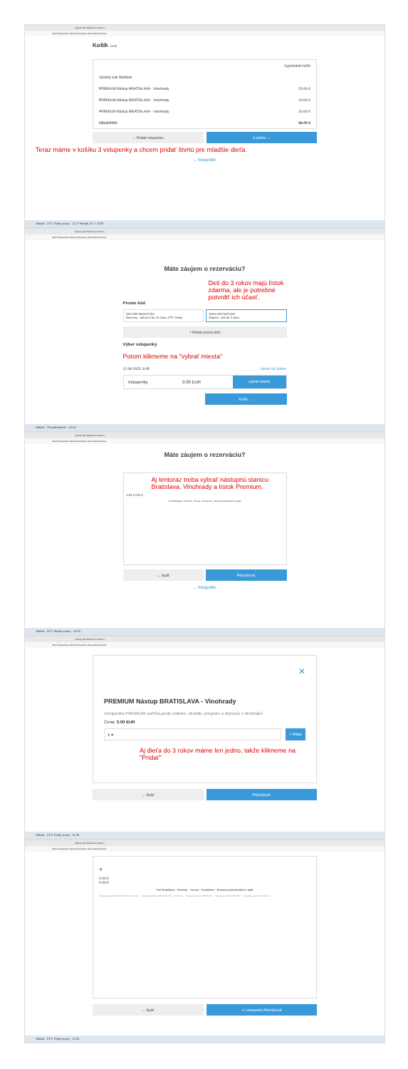Výletný vlak Štefánik do Brezov
https://krajzazitkov.sk/zazitok/vyletny-vlak-stefanik-tulava/
Košík 13:33
Vyprázdniť košík
Výletný vlak Štefánik
PREMIUM Nástup BRATISLAVA - Vinohrady 20.00 €
PREMIUM Nástup BRATISLAVA - Vinohrady 16.00 €
PREMIUM Nástup BRATISLAVA - Vinohrady 20.00 €
CELKOVO: 56.00 €
← Pridať vstupenku K platbe →
Teraz máme v košíku 3 vstupenky a chcem pridať štvrtú pre mladšie dieťa.
... fotografie
Hľadať · 21°C Partly sunny · 11:27 štvrtok 13. 7. 2023
Výletný vlak Štefánik do Brezov
https://krajzazitkov.sk/zazitok/vyletny-vlak-stefanik-tulava/
Máte záujem o rezerváciu?
Deti do 3 rokov majú lístok zdarma, ale je potrebné potvrdiť ich účasť.
Promo kód
20% OFF NEAKTÍVNY
Zľavnený - deti od 3 do 15 rokov, ZŤP, Senior
100% OFF AKTÍVNY
Zdarma - deti do 3 rokov
+ Pridať promo kód
Výber vstupenky
Potom klikneme na "vybrať miesta"
12.08.2023, 8:45 vybrať iný dátum
Vstupenky 0.00 EUR
vybrať miesta
Košík →
Hľadať · Thunderstorms · 13:14
Výletný vlak Štefánik do Brezov
https://krajzazitkov.sk/zazitok/vyletny-vlak-stefanik-tulava/
Máte záujem o rezerváciu?
Aj tentoraz treba vybrať nástupnú stanicu Bratislava, Vinohrady a lístok Premium.
0.00 € 0.00 €
Trať Bratislava - Pezinok - Trnava - Smolenice - Brezová pod Bradlom a späť
← Späť Pokračovať
... fotografie
Hľadať · 22°C Mostly sunny · 13:19
Výletný vlak Štefánik do Brezov
https://krajzazitkov.sk/zazitok/vyletny-vlak-stefanik-tulava/
✕
PREMIUM Nástup BRATISLAVA - Vinohrady
Vstupenka PREMIUM zahŕňa jazdu vlakom, divadlo, program a dopravu v destinácii
Cena: 0.00 EUR
1 ▾
+ Pridať
Aj dieťa do 3 rokov máme len jedno, takže klikneme na "Pridať"
← Späť Pokračovať
Hľadať · 21°C Partly sunny · 11:28
Výletný vlak Štefánik do Brezov
https://krajzazitkov.sk/zazitok/vyletny-vlak-stefanik-tulava/
✕
0.00 €
0.00 €
Trať Bratislava - Pezinok - Trnava - Smolenice - Brezová pod Bradlom a späť
Nástupná stanica BRATISLAVA hl. stanica Nástupná stanica BRATISLAVA - Vinohrady Nástupná stanica PEZINOK Nástupná stanica TRNAVA Nástupná stanica Smolenice
← Späť +1 vstupenka Pokračovať
Hľadať · 21°C Partly sunny · 11:28